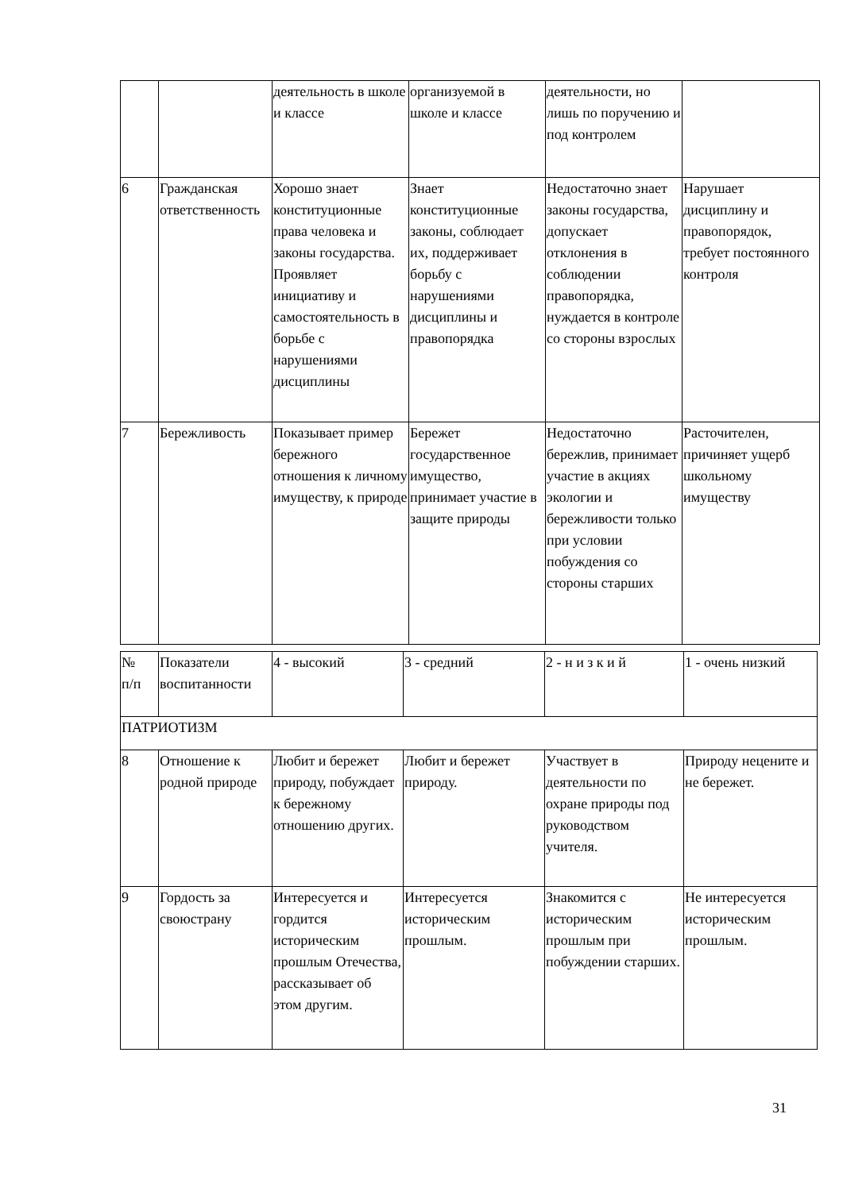| | | деятельность в школе и классе | организуемой в школе и классе | деятельности, но лишь по поручению и под контролем | |
| 6 | Гражданская ответственность | Хорошо знает конституционные права человека и законы государства. Проявляет инициативу и самостоятельность в борьбе с нарушениями дисциплины | Знает конституционные законы, соблюдает их, поддерживает борьбу с нарушениями дисциплины и правопорядка | Недостаточно знает законы государства, допускает отклонения в соблюдении правопорядка, нуждается в контроле со стороны взрослых | Нарушает дисциплину и правопорядок, требует постоянного контроля |
| 7 | Бережливость | Показывает пример бережного отношения к личному имуществу, к природе | Бережет государственное имущество, принимает участие в защите природы | Недостаточно бережлив, принимает участие в акциях экологии и бережливости только при условии побуждения со стороны старших | Расточителен, причиняет ущерб школьному имуществу |
| № п/п | Показатели воспитанности | 4 - высокий | 3 - средний | 2 - н и з к и й | 1 - очень низкий |
| ПАТРИОТИЗМ | | | | | |
| 8 | Отношение к родной природе | Любит и бережет природу, побуждает к бережному отношению других. | Любит и бережет природу. | Участвует в деятельности по охране природы под руководством учителя. | Природу нецените и не бережет. |
| 9 | Гордость за своюстрану | Интересуется и гордится историческим прошлым Отечества, рассказывает об этом другим. | Интересуется историческим прошлым. | Знакомится с историческим прошлым при побуждении старших. | Не интересуется историческим прошлым. |
31